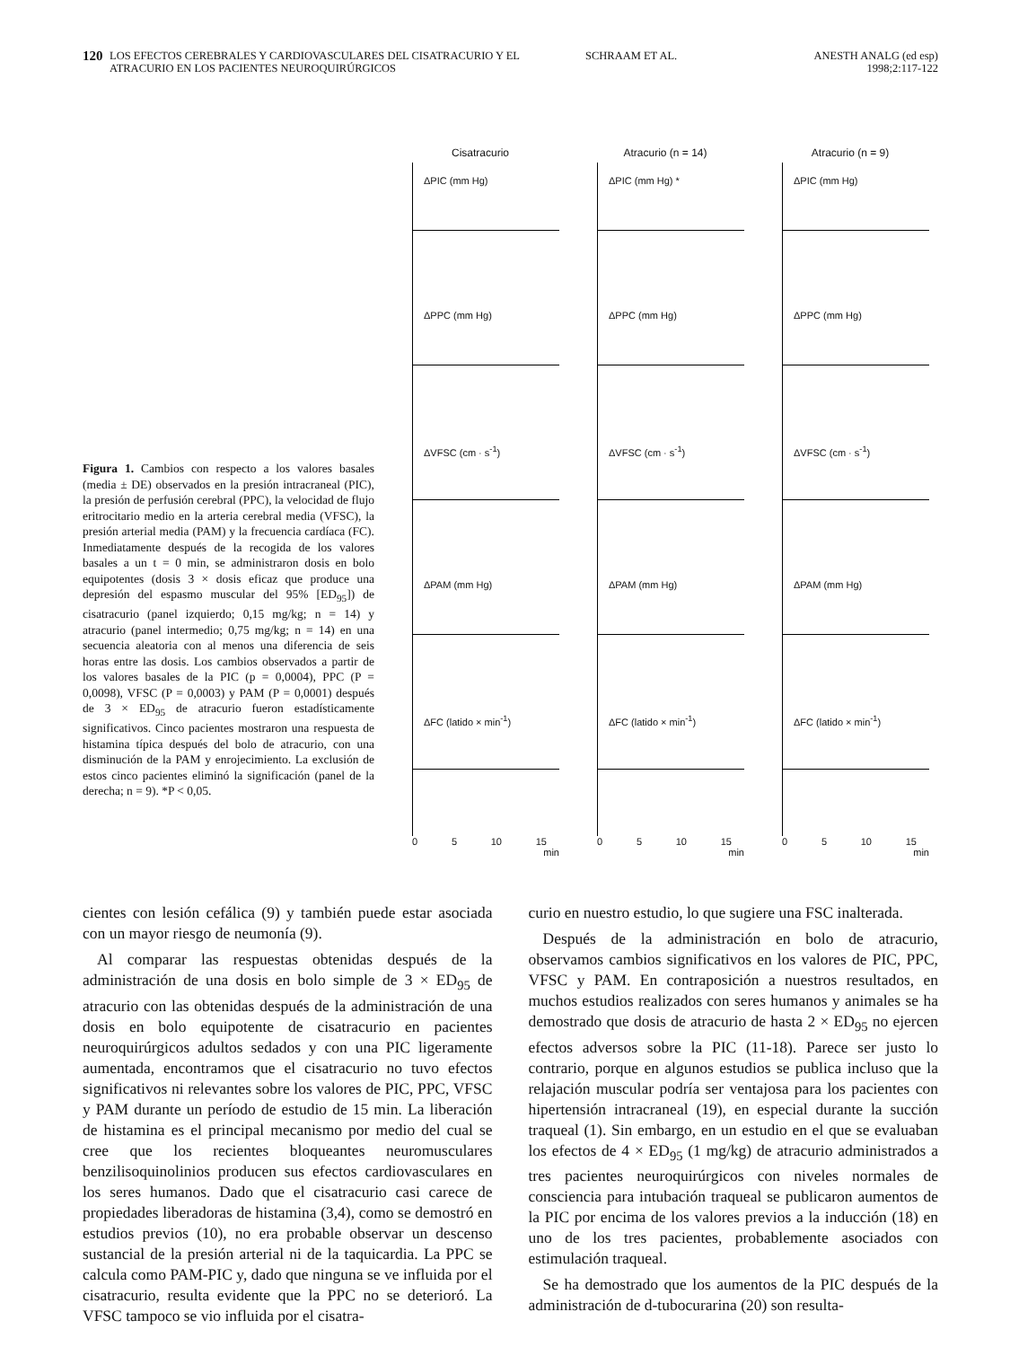120
LOS EFECTOS CEREBRALES Y CARDIOVASCULARES DEL CISATRACURIO Y EL ATRACURIO EN LOS PACIENTES NEUROQUIRÚRGICOS
SCHRAAM ET AL. ANESTH ANALG (ed esp)
1998;2:117-122
Figura 1. Cambios con respecto a los valores basales (media ± DE) observados en la presión intracraneal (PIC), la presión de perfusión cerebral (PPC), la velocidad de flujo eritrocitario medio en la arteria cerebral media (VFSC), la presión arterial media (PAM) y la frecuencia cardíaca (FC). Inmediatamente después de la recogida de los valores basales a un t = 0 min, se administraron dosis en bolo equipotentes (dosis 3 × dosis eficaz que produce una depresión del espasmo muscular del 95% [ED<sub>95</sub>]) de cisatracurio (panel izquierdo; 0,15 mg/kg; n = 14) y atracurio (panel intermedio; 0,75 mg/kg; n = 14) en una secuencia aleatoria con al menos una diferencia de seis horas entre las dosis. Los cambios observados a partir de los valores basales de la PIC (p = 0,0004), PPC (P = 0,0098), VFSC (P = 0,0003) y PAM (P = 0,0001) después de 3 × ED<sub>95</sub> de atracurio fueron estadísticamente significativos. Cinco pacientes mostraron una respuesta de histamina típica después del bolo de atracurio, con una disminución de la PAM y enrojecimiento. La exclusión de estos cinco pacientes eliminó la significación (panel de la derecha; n = 9). *P < 0,05.
Cisatracurio
ΔPIC (mm Hg)
ΔPPC (mm Hg)
ΔVFSC (cm · s<sup>-1</sup>)
ΔPAM (mm Hg)
ΔFC (latido × min<sup>-1</sup>)
0 5 10 15
min
Atracurio (n = 14)
ΔPIC (mm Hg) *
ΔPPC (mm Hg)
ΔVFSC (cm · s<sup>-1</sup>)
ΔPAM (mm Hg)
ΔFC (latido × min<sup>-1</sup>)
0 5 10 15
min
Atracurio (n = 9)
ΔPIC (mm Hg)
ΔPPC (mm Hg)
ΔVFSC (cm · s<sup>-1</sup>)
ΔPAM (mm Hg)
ΔFC (latido × min<sup>-1</sup>)
0 5 10 15
min
cientes con lesión cefálica (9) y también puede estar asociada con un mayor riesgo de neumonía (9).
Al comparar las respuestas obtenidas después de la administración de una dosis en bolo simple de 3 × ED<sub>95</sub> de atracurio con las obtenidas después de la administración de una dosis en bolo equipotente de cisatracurio en pacientes neuroquirúrgicos adultos sedados y con una PIC ligeramente aumentada, encontramos que el cisatracurio no tuvo efectos significativos ni relevantes sobre los valores de PIC, PPC, VFSC y PAM durante un período de estudio de 15 min. La liberación de histamina es el principal mecanismo por medio del cual se cree que los recientes bloqueantes neuromusculares benzilisoquinolinios producen sus efectos cardiovasculares en los seres humanos. Dado que el cisatracurio casi carece de propiedades liberadoras de histamina (3,4), como se demostró en estudios previos (10), no era probable observar un descenso sustancial de la presión arterial ni de la taquicardia. La PPC se calcula como PAM-PIC y, dado que ninguna se ve influida por el cisatracurio, resulta evidente que la PPC no se deterioró. La VFSC tampoco se vio influida por el cisatra-
curio en nuestro estudio, lo que sugiere una FSC inalterada.
Después de la administración en bolo de atracurio, observamos cambios significativos en los valores de PIC, PPC, VFSC y PAM. En contraposición a nuestros resultados, en muchos estudios realizados con seres humanos y animales se ha demostrado que dosis de atracurio de hasta 2 × ED<sub>95</sub> no ejercen efectos adversos sobre la PIC (11-18). Parece ser justo lo contrario, porque en algunos estudios se publica incluso que la relajación muscular podría ser ventajosa para los pacientes con hipertensión intracraneal (19), en especial durante la succión traqueal (1). Sin embargo, en un estudio en el que se evaluaban los efectos de 4 × ED<sub>95</sub> (1 mg/kg) de atracurio administrados a tres pacientes neuroquirúrgicos con niveles normales de consciencia para intubación traqueal se publicaron aumentos de la PIC por encima de los valores previos a la inducción (18) en uno de los tres pacientes, probablemente asociados con estimulación traqueal.
Se ha demostrado que los aumentos de la PIC después de la administración de d-tubocurarina (20) son resulta-